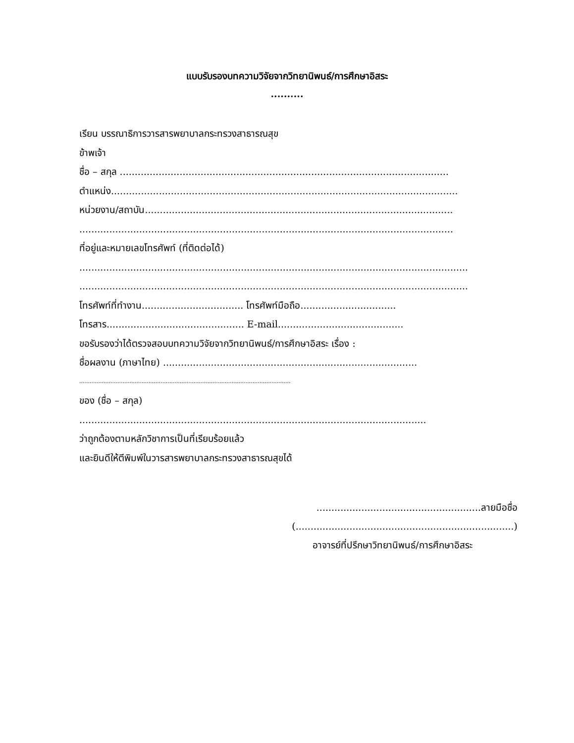แบบรับรองบทความวิจัยจากวิทยานิพนธ์/การศึกษาอิสระ
..........
เรียน บรรณาธิการวารสารพยาบาลกระทรวงสาธารณสุข
ข้าพเจ้า
ชื่อ – สกุล ..............................................................................................................
ตำแหน่ง....................................................................................................................
หน่วยงาน/สถาบัน.......................................................................................................
.............................................................................................................................
ที่อยู่และหมายเลขโทรศัพท์ (ที่ติดต่อได้)
..................................................................................................................................
..................................................................................................................................
โทรศัพท์ที่ทำงาน.................................. โทรศัพท์มือถือ................................
โทรสาร.............................................. E-mail..........................................
ขอรับรองว่าได้ตรวจสอบบทความวิจัยจากวิทยานิพนธ์/การศึกษาอิสระ เรื่อง :
ชื่อผลงาน (ภาษาไทย) .....................................................................................
..........................................................................................................................
ของ (ชื่อ – สกุล)
....................................................................................................................
ว่าถูกต้องตามหลักวิชาการเป็นที่เรียบร้อยแล้ว
และยินดีให้ตีพิมพ์ในวารสารพยาบาลกระทรวงสาธารณสุขได้
.......................................................ลายมือชื่อ
(.........................................................................)
อาจารย์ที่ปรึกษาวิทยานิพนธ์/การศึกษาอิสระ